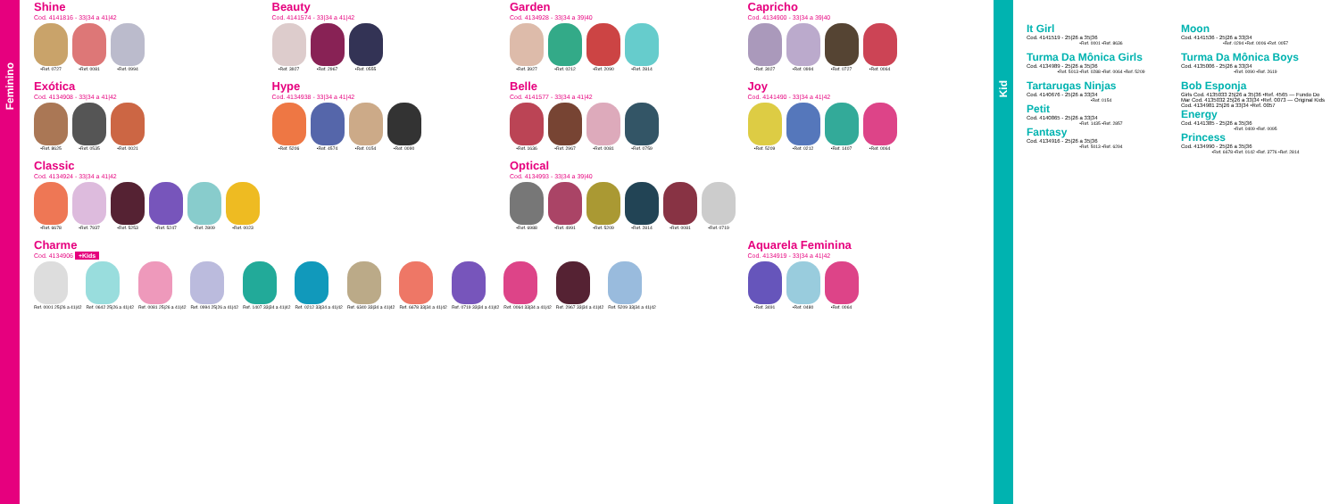Feminino
Kid
Shine
Cod. 4141816 - 33|34 a 41|42
•Ref. 0727 •Ref. 0081 •Ref. 0994
Beauty
Cod. 4141574 - 33|34 a 41|42
•Ref. 3927 •Ref. 2967 •Ref. 0555
Garden
Cod. 4134928 - 33|34 a 39|40
•Ref. 3927 •Ref. 0212 •Ref. 2090 •Ref. 2814
Capricho
Cod. 4134900 - 33|34 a 39|40
•Ref. 3027 •Ref. 0994 •Ref. 0727 •Ref. 0064
Exótica
Cod. 4134908 - 33|34 a 41|42
•Ref. 8625 •Ref. 0535 •Ref. 0021
Hype
Cod. 4134938 - 33|34 a 41|42
•Ref. 5206 •Ref. 4574 •Ref. 0154 •Ref. 0090
Belle
Cod. 4141577 - 33|34 a 41|42
•Ref. 1636 •Ref. 2967 •Ref. 0081 •Ref. 0759
Joy
Cod. 4141490 - 33|34 a 41|42
•Ref. 5209 •Ref. 0212 •Ref. 1407 •Ref. 0064
Classic
Cod. 4134924 - 33|34 a 41|42
•Ref. 6678 •Ref. 7937 •Ref. 5253 •Ref. 5247 •Ref. 2809 •Ref. 0023
Optical
Cod. 4134993 - 33|34 a 39|40
•Ref. 6988 •Ref. 4991 •Ref. 5209 •Ref. 2814 •Ref. 0081 •Ref. 0719
Charme
Cod. 4134906 +Kids
Ref. 0001 25|26 a 41|42 Ref. 0642 25|26 a 41|42 Ref. 0081 25|26 a 41|42 Ref. 0994 25|26 a 41|42 Ref. 1407 33|34 a 41|42 Ref. 0212 33|34 a 41|42 Ref. 6340 33|34 a 41|42 Ref. 6678 33|34 a 41|42 Ref. 0719 33|34 a 41|42 Ref. 0064 33|34 a 41|42 Ref. 2967 33|34 a 41|42 Ref. 5209 33|34 a 41|42
Aquarela Feminina
Cod. 4134919 - 33|34 a 41|42
•Ref. 3491 •Ref. 0480 •Ref. 0064
It Girl
Cod. 4141519 - 25|26 a 35|36
•Ref. 0001 •Ref. 8636
Moon
Cod. 4141536 - 25|26 a 33|34
•Ref. 0294 •Ref. 0006 •Ref. 0057
Turma Da Mônica Girls
Cod. 4134989 - 25|26 a 35|36
•Ref. 5013 •Ref. 0288 •Ref. 0064 •Ref. 5209
Turma Da Mônica Boys
Cod. 4135006 - 25|26 a 33|34
•Ref. 0090 •Ref. 2619
Tartarugas Ninjas
Cod. 4140676 - 25|26 a 33|34
•Ref. 0154
Petit
Cod. 4140865 - 25|26 a 33|34
•Ref. 1435 •Ref. 2857
Fantasy
Cod. 4134916 - 25|26 a 35|36
•Ref. 5013 •Ref. 6294
Bob Esponja
Girls Cod. 4135033 25|26 a 35|36 •Ref. 4565 — Fundo Do Mar Cod. 4135032 25|26 a 33|34 •Ref. 0073 — Original Kids Cod. 4134981 25|26 a 33|34 •Ref. 0057
Energy
Cod. 4141385 - 25|26 a 35|36
•Ref. 0409 •Ref. 0095
Princess
Cod. 4134990 - 25|26 a 35|36
•Ref. 6678 •Ref. 0142 •Ref. 3776 •Ref. 2814